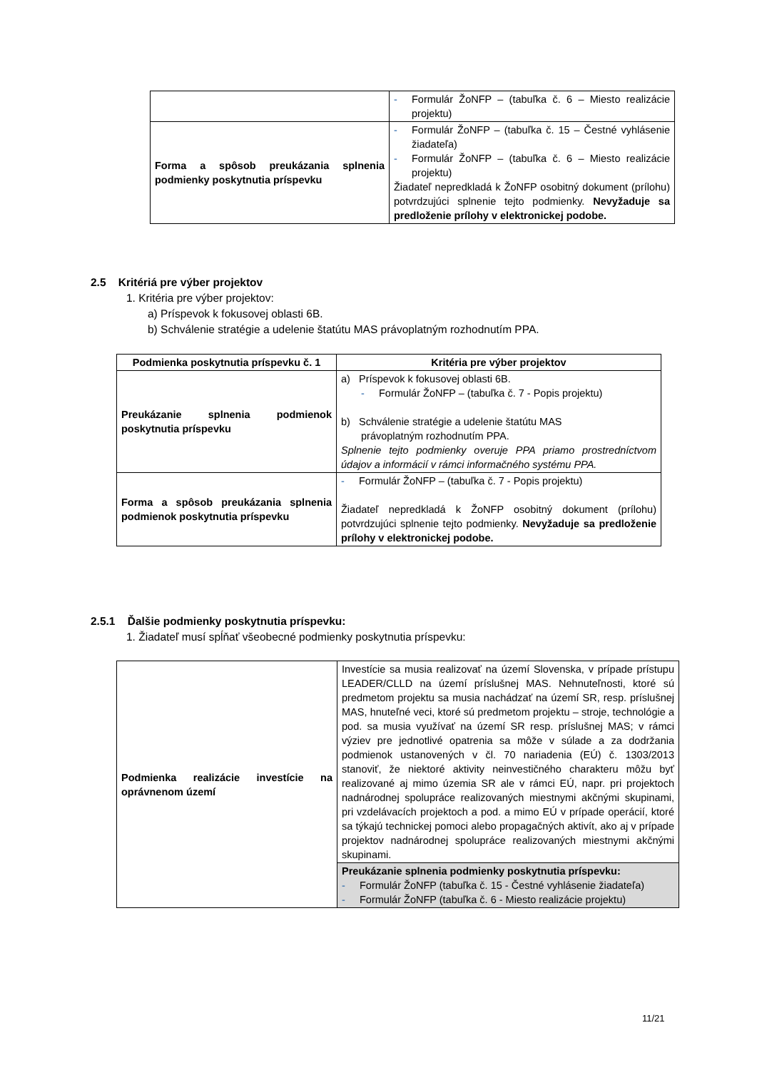| | - Formulár ŽoNFP – (tabuľka č. 6 – Miesto realizácie projektu) |
| Forma a spôsob preukázania splnenia podmienky poskytnutia príspevku | - Formulár ŽoNFP – (tabuľka č. 15 – Čestné vyhlásenie žiadateľa) - Formulár ŽoNFP – (tabuľka č. 6 – Miesto realizácie projektu) Žiadateľ nepredkladá k ŽoNFP osobitný dokument (prílohu) potvrdzujúci splnenie tejto podmienky. Nevyžaduje sa predloženie prílohy v elektronickej podobe. |
2.5 Kritériá pre výber projektov
1. Kritéria pre výber projektov:
a) Príspevok k fokusovej oblasti 6B.
b) Schválenie stratégie a udelenie štatútu MAS právoplatným rozhodnutím PPA.
| Podmienka poskytnutia príspevku č. 1 | Kritéria pre výber projektov |
| --- | --- |
| Preukázanie splnenia podmienok poskytnutia príspevku | a) Príspevok k fokusovej oblasti 6B. - Formulár ŽoNFP – (tabuľka č. 7 - Popis projektu) b) Schválenie stratégie a udelenie štatútu MAS právoplatným rozhodnutím PPA. Splnenie tejto podmienky overuje PPA priamo prostredníctvom údajov a informácií v rámci informačného systému PPA. |
| Forma a spôsob preukázania splnenia podmienok poskytnutia príspevku | - Formulár ŽoNFP – (tabuľka č. 7 - Popis projektu) Žiadateľ nepredkladá k ŽoNFP osobitný dokument (prílohu) potvrdzujúci splnenie tejto podmienky. Nevyžaduje sa predloženie prílohy v elektronickej podobe. |
2.5.1 Ďalšie podmienky poskytnutia príspevku:
1. Žiadateľ musí spĺňať všeobecné podmienky poskytnutia príspevku:
| Podmienka realizácie investície na oprávnenom území | Investície sa musia realizovať na území Slovenska, v prípade prístupu LEADER/CLLD na území príslušnej MAS. Nehnuteľnosti, ktoré sú predmetom projektu sa musia nachádzať na území SR, resp. príslušnej MAS, hnuteľné veci, ktoré sú predmetom projektu – stroje, technológie a pod. sa musia využívať na území SR resp. príslušnej MAS; v rámci výziev pre jednotlivé opatrenia sa môže v súlade a za dodržania podmienok ustanovených v čl. 70 nariadenia (EÚ) č. 1303/2013 stanoviť, že niektoré aktivity neinvestičného charakteru môžu byť realizované aj mimo územia SR ale v rámci EÚ, napr. pri projektoch nadnárodnej spolupráce realizovaných miestnymi akčnými skupinami, pri vzdelávacích projektoch a pod. a mimo EÚ v prípade operácií, ktoré sa týkajú technickej pomoci alebo propagačných aktivít, ako aj v prípade projektov nadnárodnej spolupráce realizovaných miestnymi akčnými skupinami. |
| | Preukázanie splnenia podmienky poskytnutia príspevku: - Formulár ŽoNFP (tabuľka č. 15 - Čestné vyhlásenie žiadateľa) - Formulár ŽoNFP (tabuľka č. 6 - Miesto realizácie projektu) |
11/21